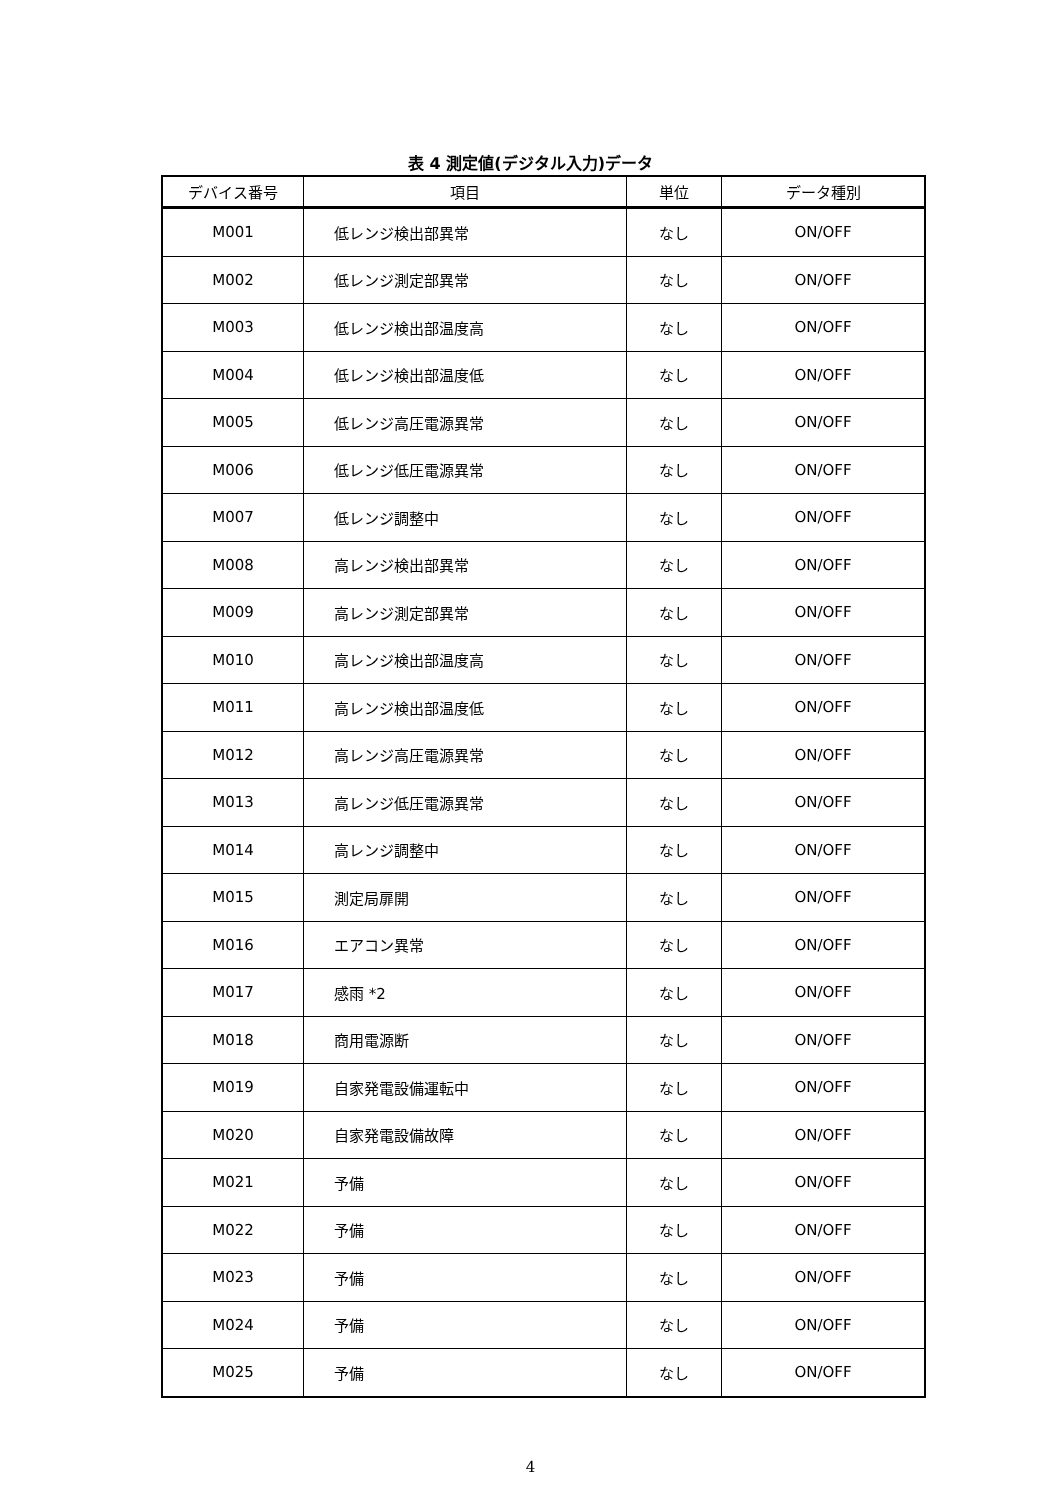表 4 測定値(デジタル入力)データ
| デバイス番号 | 項目 | 単位 | データ種別 |
| --- | --- | --- | --- |
| M001 | 低レンジ検出部異常 | なし | ON/OFF |
| M002 | 低レンジ測定部異常 | なし | ON/OFF |
| M003 | 低レンジ検出部温度高 | なし | ON/OFF |
| M004 | 低レンジ検出部温度低 | なし | ON/OFF |
| M005 | 低レンジ高圧電源異常 | なし | ON/OFF |
| M006 | 低レンジ低圧電源異常 | なし | ON/OFF |
| M007 | 低レンジ調整中 | なし | ON/OFF |
| M008 | 高レンジ検出部異常 | なし | ON/OFF |
| M009 | 高レンジ測定部異常 | なし | ON/OFF |
| M010 | 高レンジ検出部温度高 | なし | ON/OFF |
| M011 | 高レンジ検出部温度低 | なし | ON/OFF |
| M012 | 高レンジ高圧電源異常 | なし | ON/OFF |
| M013 | 高レンジ低圧電源異常 | なし | ON/OFF |
| M014 | 高レンジ調整中 | なし | ON/OFF |
| M015 | 測定局扉開 | なし | ON/OFF |
| M016 | エアコン異常 | なし | ON/OFF |
| M017 | 感雨 *2 | なし | ON/OFF |
| M018 | 商用電源断 | なし | ON/OFF |
| M019 | 自家発電設備運転中 | なし | ON/OFF |
| M020 | 自家発電設備故障 | なし | ON/OFF |
| M021 | 予備 | なし | ON/OFF |
| M022 | 予備 | なし | ON/OFF |
| M023 | 予備 | なし | ON/OFF |
| M024 | 予備 | なし | ON/OFF |
| M025 | 予備 | なし | ON/OFF |
4